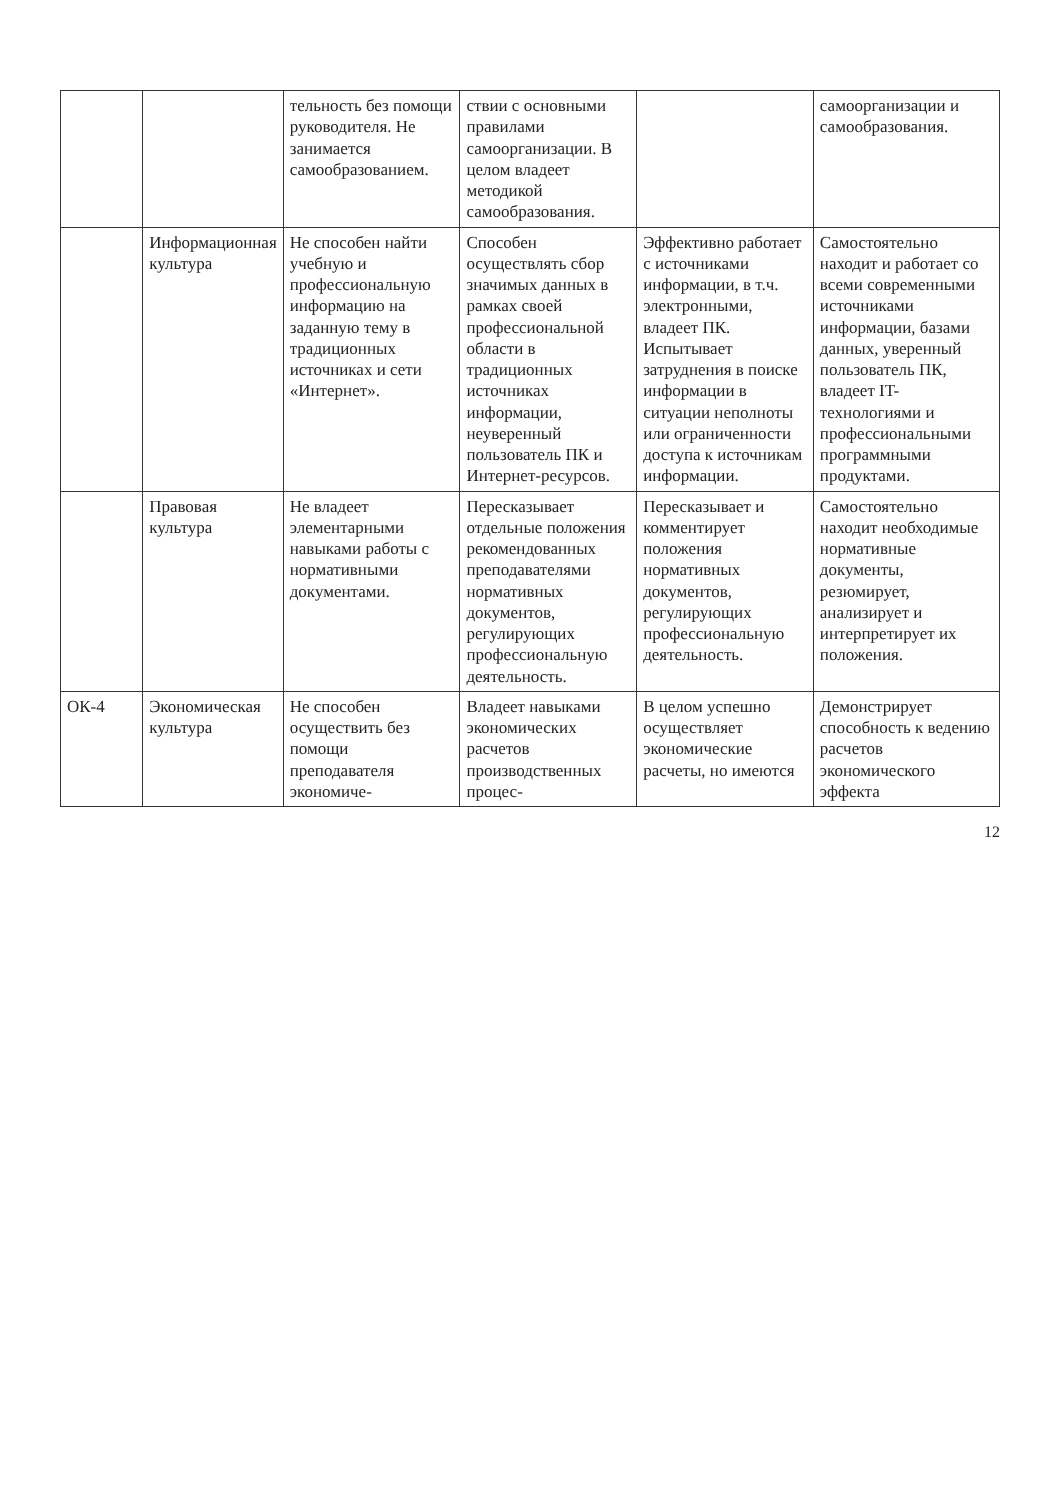| | | тельность без помощи руководителя. Не занимается самообразованием. | ствии с основными правилами самоорганизации. В целом владеет методикой самообразования. | | самоорганизации и самообразования. |
| | Информационная культура | Не способен найти учебную и профессиональную информацию на заданную тему в традиционных источниках и сети «Интернет». | Способен осуществлять сбор значимых данных в рамках своей профессиональной области в традиционных источниках информации, неуверенный пользователь ПК и Интернет-ресурсов. | Эффективно работает с источниками информации, в т.ч. электронными, владеет ПК. Испытывает затруднения в поиске информации в ситуации неполноты или ограниченности доступа к источникам информации. | Самостоятельно находит и работает со всеми современными источниками информации, базами данных, уверенный пользователь ПК, владеет IT-технологиями и профессиональными программными продуктами. |
| | Правовая культура | Не владеет элементарными навыками работы с нормативными документами. | Пересказывает отдельные положения рекомендованных преподавателями нормативных документов, регулирующих профессиональную деятельность. | Пересказывает и комментирует положения нормативных документов, регулирующих профессиональную деятельность. | Самостоятельно находит необходимые нормативные документы, резюмирует, анализирует и интерпретирует их положения. |
| ОК-4 | Экономическая культура | Не способен осуществить без помощи преподавателя экономиче- | Владеет навыками экономических расчетов производственных процес- | В целом успешно осуществляет экономические расчеты, но имеются | Демонстрирует способность к ведению расчетов экономического эффекта |
12